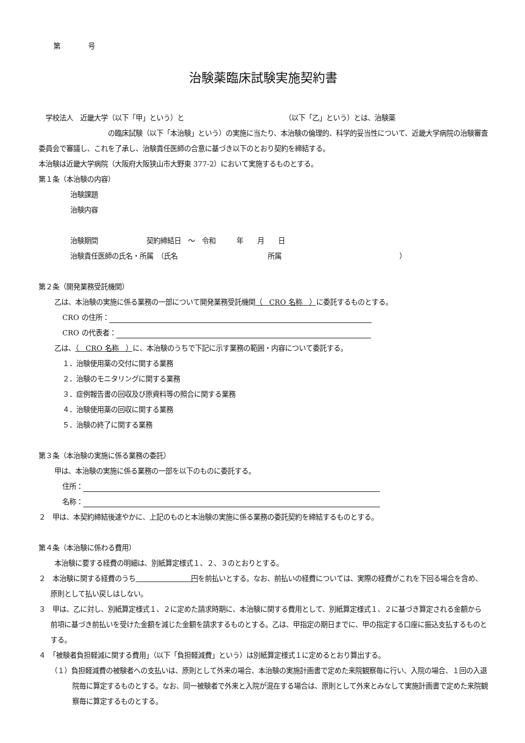第　　　　号
治験薬臨床試験実施契約書
　学校法人　近畿大学（以下「甲」という）と　　　　　　　　　　　　　　　（以下「乙」という）とは、治験薬
　　　　　　　　　　の臨床試験（以下「本治験」という）の実施に当たり、本治験の倫理的、科学的妥当性について、近畿大学病院の治験審査委員会で審議し、これを了承し、治験責任医師の合意に基づき以下のとおり契約を締結する。
本治験は近畿大学病院（大阪府大阪狭山市大野東 377-2）において実施するものとする。
第１条（本治験の内容）
治験課題
治験内容
治験期間　　　　　　　契約締結日　～　令和　　　年　　月　　日
治験責任医師の氏名・所属　（氏名　　　　　　　　　　　　　所属　　　　　　　　　　　　　　　　　）
第２条（開発業務受託機関）
乙は、本治験の実施に係る業務の一部について開発業務受託機関（　CRO 名称　）に委託するものとする。
CRO の住所：
CRO の代表者：
乙は、（　CRO 名称　）に、本治験のうちで下記に示す業務の範囲・内容について委託する。
１．治験使用薬の交付に関する業務
２．治験のモニタリングに関する業務
３．症例報告書の回収及び原資料等の照合に関する業務
４．治験使用薬の回収に関する業務
５．治験の終了に関する業務
第３条（本治験の実施に係る業務の委託）
甲は、本治験の実施に係る業務の一部を以下のものに委託する。
住所：
名称：
２　甲は、本契約締結後速やかに、上記のものと本治験の実施に係る業務の委託契約を締結するものとする。
第４条（本治験に係わる費用）
本治験に要する経費の明細は、別紙算定様式１、２、３のとおりとする。
２　本治験に関する経費のうち　　　　　　　　円を前払いとする。なお、前払いの経費については、実際の経費がこれを下回る場合を含め、原則として払い戻しはしない。
３　甲は、乙に対し、別紙算定様式１、２に定めた請求時期に、本治験に関する費用として、別紙算定様式１、２に基づき算定される金額から前項に基づき前払いを受けた金額を減じた金額を請求するものとする。乙は、甲指定の期日までに、甲の指定する口座に振込支払するものとする。
４　「被験者負担軽減に関する費用」（以下「負担軽減費」という）は別紙算定様式１に定めるとおり算出する。
（１）負担軽減費の被験者への支払いは、原則として外来の場合、本治験の実施計画書で定めた来院観察毎に行い、入院の場合、１回の入退院毎に算定するものとする。なお、同一被験者で外来と入院が混在する場合は、原則として外来とみなして実施計画書で定めた来院観察毎に算定するものとする。